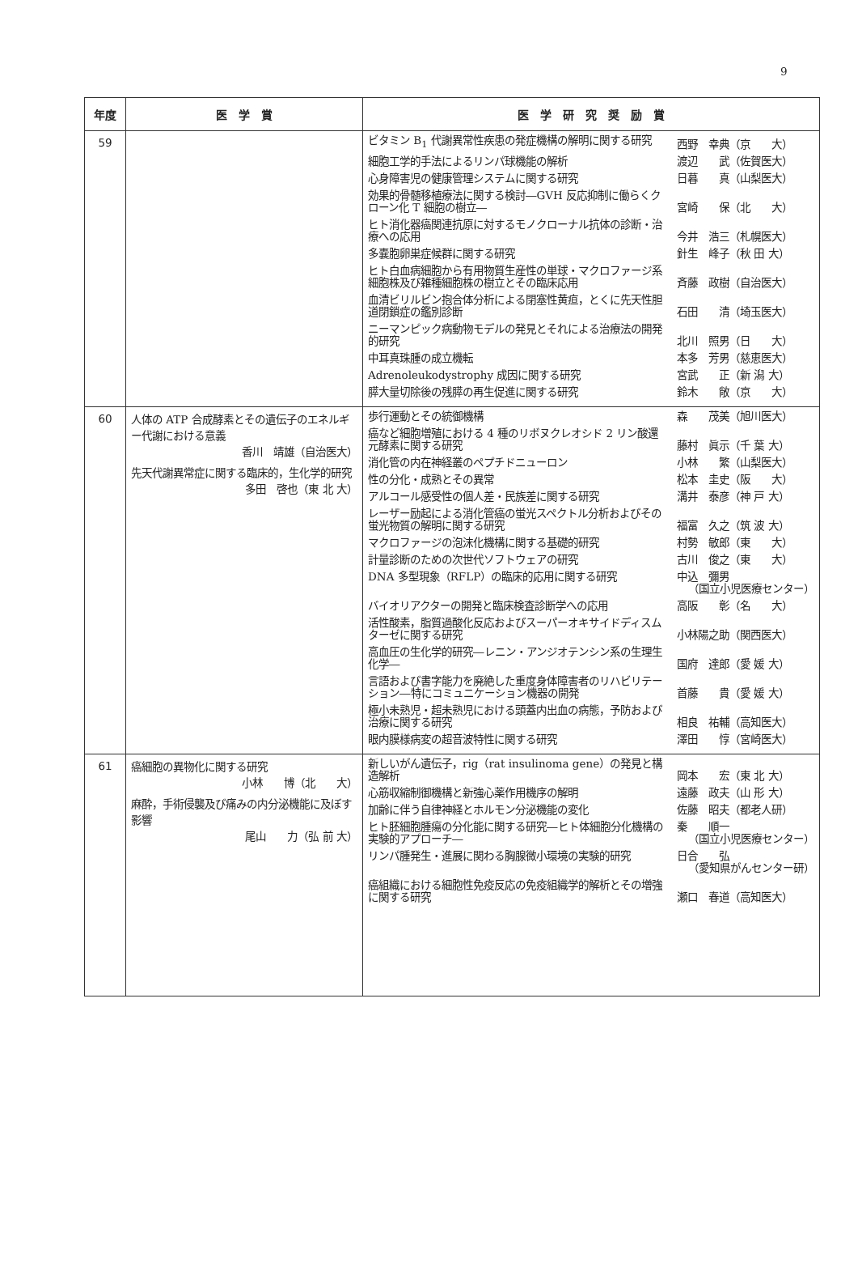9
| 年度 | 医 学 賞 | 医 学 研 究 奨 励 賞 |
| --- | --- | --- |
| 59 | | ビタミン B<sub>1</sub> 代謝異常性疾患の発症機構の解明に関する研究 西野 幸典（京 大） 細胞工学的手法によるリンパ球機能の解析 渡辺 武（佐賀医大） 心身障害児の健康管理システムに関する研究 日暮 真（山梨医大） 効果的骨髄移植療法に関する検討―GVH 反応抑制に働らくクローン化 T 細胞の樹立― 宮崎 保（北 大） ヒト消化器癌関連抗原に対するモノクローナル抗体の診断・治療への応用 今井 浩三（札幌医大） 多嚢胞卵巣症候群に関する研究 針生 峰子（秋 田 大） ヒト白血病細胞から有用物質生産性の単球・マクロファージ系細胞株及び雑種細胞株の樹立とその臨床応用 斉藤 政樹（自治医大） 血清ビリルビン抱合体分析による閉塞性黄疸，とくに先天性胆道閉鎖症の鑑別診断 石田 清（埼玉医大） ニーマンピック病動物モデルの発見とそれによる治療法の開発的研究 北川 照男（日 大） 中耳真珠腫の成立機転 本多 芳男（慈恵医大） Adrenoleukodystrophy 成因に関する研究 宮武 正（新 潟 大） 膵大量切除後の残膵の再生促進に関する研究 鈴木 敞（京 大） |
| 60 | 人体の ATP 合成酵素とその遺伝子のエネルギー代謝における意義 香川 靖雄（自治医大） 先天代謝異常症に関する臨床的，生化学的研究 多田 啓也（東 北 大） | 歩行運動とその統御機構 森 茂美（旭川医大） 癌など細胞増殖における 4 種のリボヌクレオシド 2 リン酸還元酵素に関する研究 藤村 眞示（千 葉 大） 消化管の内在神経叢のペプチドニューロン 小林 繁（山梨医大） 性の分化・成熟とその異常 松本 圭史（阪 大） アルコール感受性の個人差・民族差に関する研究 溝井 泰彦（神 戸 大） レーザー励起による消化管癌の蛍光スペクトル分析およびその蛍光物質の解明に関する研究 福富 久之（筑 波 大） マクロファージの泡沫化機構に関する基礎的研究 村勢 敏郎（東 大） 計量診断のための次世代ソフトウェアの研究 古川 俊之（東 大） DNA 多型現象（RFLP）の臨床的応用に関する研究 中込 彌男 （国立小児医療センター） バイオリアクターの開発と臨床検査診断学への応用 高阪 彰（名 大） 活性酸素，脂質過酸化反応およびスーパーオキサイドディスムターゼに関する研究 小林陽之助（関西医大） 高血圧の生化学的研究―レニン・アンジオテンシン系の生理生化学― 国府 達郎（愛 媛 大） 言語および書字能力を廃絶した重度身体障害者のリハビリテーション―特にコミュニケーション機器の開発 首藤 貴（愛 媛 大） 極小未熟児・超未熟児における頭蓋内出血の病態，予防および治療に関する研究 相良 祐輔（高知医大） 眼内膜様病変の超音波特性に関する研究 澤田 惇（宮崎医大） |
| 61 | 癌細胞の異物化に関する研究 小林 博（北 大） 麻酔，手術侵襲及び痛みの内分泌機能に及ぼす影響 尾山 力（弘 前 大） | 新しいがん遺伝子，rig（rat insulinoma gene）の発見と構造解析 岡本 宏（東 北 大） 心筋収縮制御機構と新強心薬作用機序の解明 遠藤 政夫（山 形 大） 加齢に伴う自律神経とホルモン分泌機能の変化 佐藤 昭夫（都老人研） ヒト胚細胞腫瘍の分化能に関する研究―ヒト体細胞分化機構の実験的アプローチ― 秦 順一 （国立小児医療センター） リンパ腫発生・進展に関わる胸腺微小環境の実験的研究 日合 弘 （愛知県がんセンター研） 癌組織における細胞性免疫反応の免疫組織学的解析とその増強に関する研究 瀬口 春道（高知医大） |